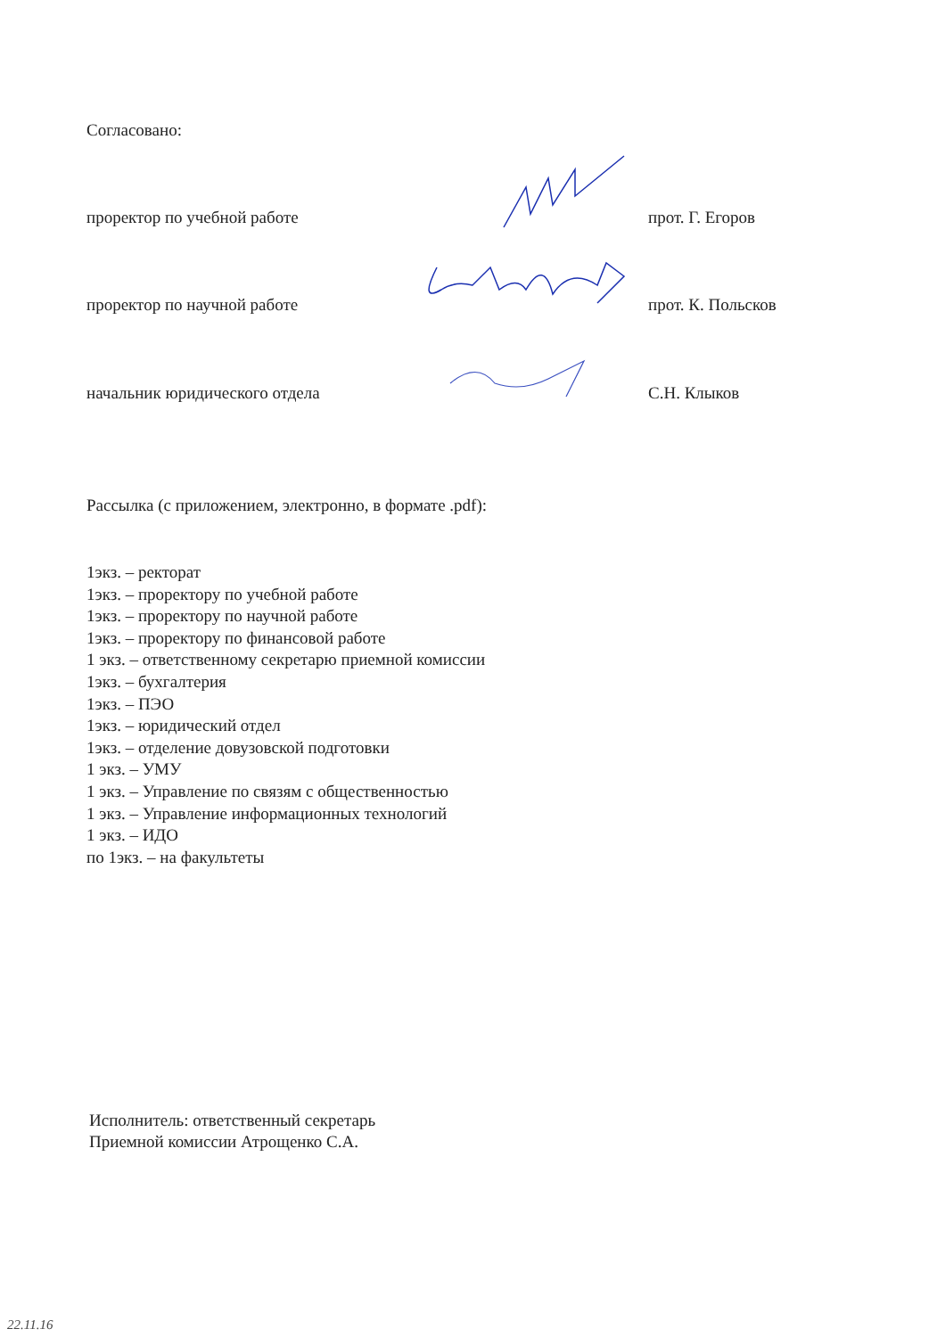Согласовано:
проректор по учебной работе прот. Г. Егоров
проректор по научной работе прот. К. Польсков
начальник юридического отдела С.Н. Клыков
Рассылка (с приложением, электронно, в формате .pdf):
1экз. – ректорат
1экз. – проректору по учебной работе
1экз. – проректору по научной работе
1экз. – проректору по финансовой работе
1 экз. – ответственному секретарю приемной комиссии
1экз. – бухгалтерия
1экз. – ПЭО
1экз. – юридический отдел
1экз. – отделение довузовской подготовки
1 экз. – УМУ
1 экз. – Управление по связям с общественностью
1 экз. – Управление информационных технологий
1 экз. – ИДО
по 1экз. – на факультеты
Исполнитель: ответственный секретарь
Приемной комиссии Атрощенко С.А.
22.11.16